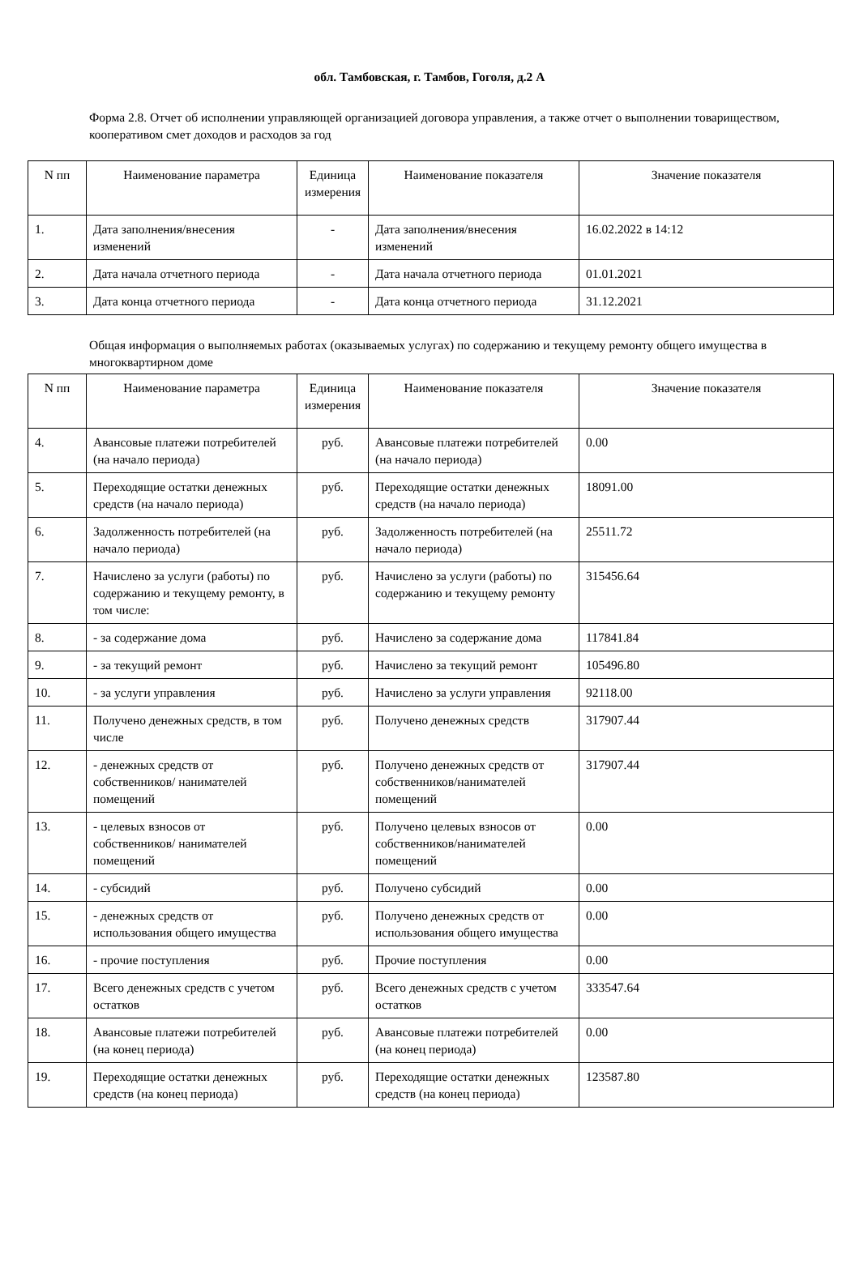обл. Тамбовская, г. Тамбов, Гоголя, д.2 А
Форма 2.8. Отчет об исполнении управляющей организацией договора управления, а также отчет о выполнении товариществом, кооперативом смет доходов и расходов за год
| N пп | Наименование параметра | Единица измерения | Наименование показателя | Значение показателя |
| --- | --- | --- | --- | --- |
| 1. | Дата заполнения/внесения изменений | - | Дата заполнения/внесения изменений | 16.02.2022 в 14:12 |
| 2. | Дата начала отчетного периода | - | Дата начала отчетного периода | 01.01.2021 |
| 3. | Дата конца отчетного периода | - | Дата конца отчетного периода | 31.12.2021 |
Общая информация о выполняемых работах (оказываемых услугах) по содержанию и текущему ремонту общего имущества в многоквартирном доме
| N пп | Наименование параметра | Единица измерения | Наименование показателя | Значение показателя |
| --- | --- | --- | --- | --- |
| 4. | Авансовые платежи потребителей (на начало периода) | руб. | Авансовые платежи потребителей (на начало периода) | 0.00 |
| 5. | Переходящие остатки денежных средств (на начало периода) | руб. | Переходящие остатки денежных средств (на начало периода) | 18091.00 |
| 6. | Задолженность потребителей (на начало периода) | руб. | Задолженность потребителей (на начало периода) | 25511.72 |
| 7. | Начислено за услуги (работы) по содержанию и текущему ремонту, в том числе: | руб. | Начислено за услуги (работы) по содержанию и текущему ремонту | 315456.64 |
| 8. | - за содержание дома | руб. | Начислено за содержание дома | 117841.84 |
| 9. | - за текущий ремонт | руб. | Начислено за текущий ремонт | 105496.80 |
| 10. | - за услуги управления | руб. | Начислено за услуги управления | 92118.00 |
| 11. | Получено денежных средств, в том числе | руб. | Получено денежных средств | 317907.44 |
| 12. | - денежных средств от собственников/ нанимателей помещений | руб. | Получено денежных средств от собственников/нанимателей помещений | 317907.44 |
| 13. | - целевых взносов от собственников/ нанимателей помещений | руб. | Получено целевых взносов от собственников/нанимателей помещений | 0.00 |
| 14. | - субсидий | руб. | Получено субсидий | 0.00 |
| 15. | - денежных средств от использования общего имущества | руб. | Получено денежных средств от использования общего имущества | 0.00 |
| 16. | - прочие поступления | руб. | Прочие поступления | 0.00 |
| 17. | Всего денежных средств с учетом остатков | руб. | Всего денежных средств с учетом остатков | 333547.64 |
| 18. | Авансовые платежи потребителей (на конец периода) | руб. | Авансовые платежи потребителей (на конец периода) | 0.00 |
| 19. | Переходящие остатки денежных средств (на конец периода) | руб. | Переходящие остатки денежных средств (на конец периода) | 123587.80 |